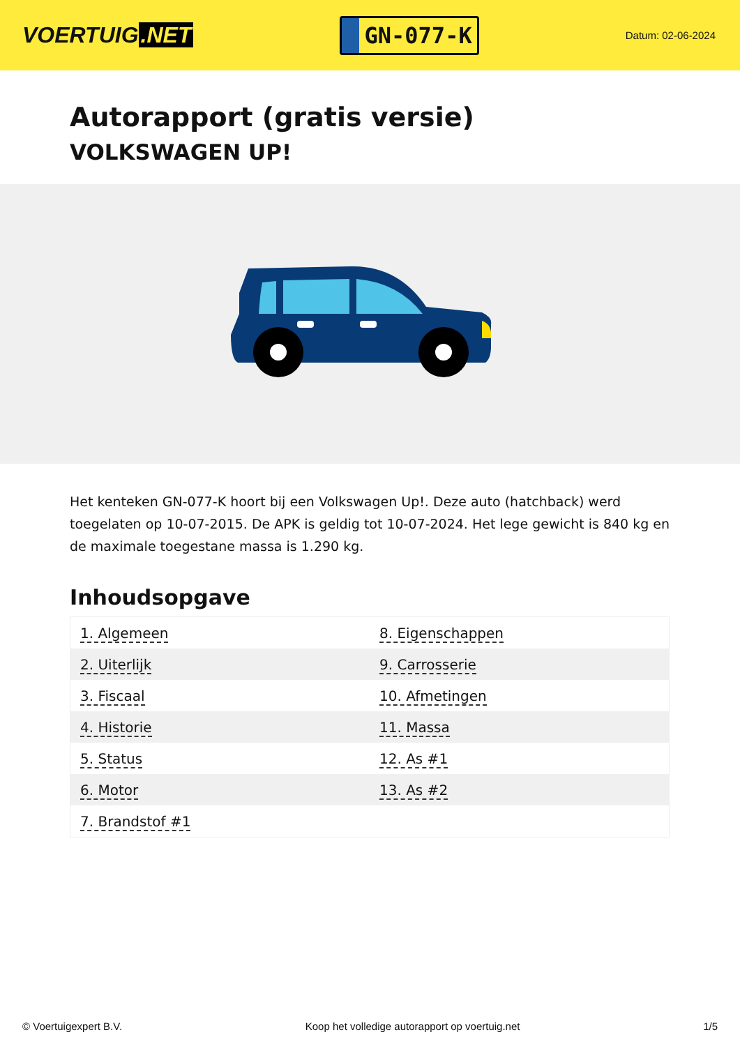VOERTUIG.NET
GN-077-K
Datum: 02-06-2024
Autorapport (gratis versie)
VOLKSWAGEN UP!
Het kenteken GN-077-K hoort bij een Volkswagen Up!. Deze auto (hatchback) werd toegelaten op 10-07-2015. De APK is geldig tot 10-07-2024. Het lege gewicht is 840 kg en de maximale toegestane massa is 1.290 kg.
Inhoudsopgave
| 1. Algemeen | 8. Eigenschappen |
| 2. Uiterlijk | 9. Carrosserie |
| 3. Fiscaal | 10. Afmetingen |
| 4. Historie | 11. Massa |
| 5. Status | 12. As #1 |
| 6. Motor | 13. As #2 |
| 7. Brandstof #1 | |
© Voertuigexpert B.V. Koop het volledige autorapport op voertuig.net 1/5